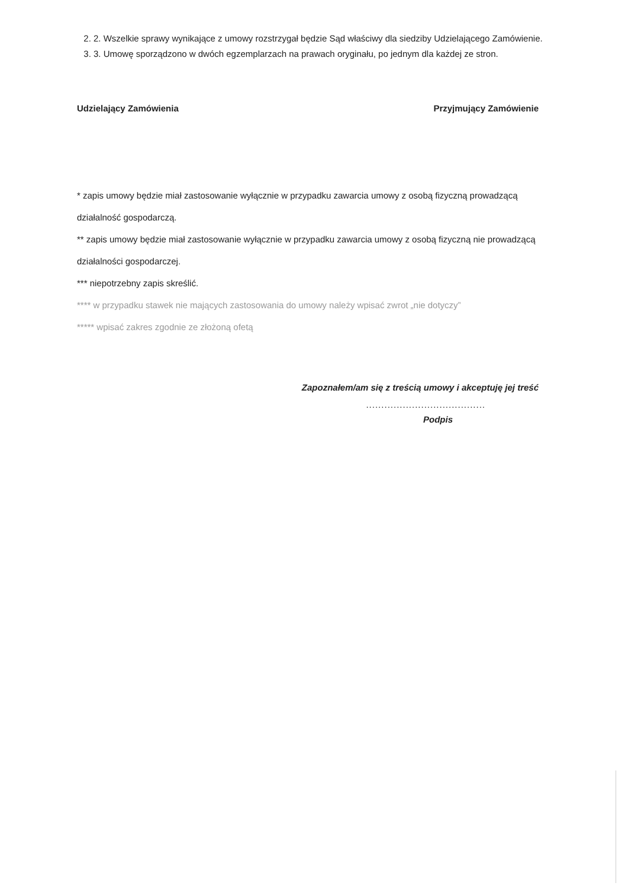2. 2. Wszelkie sprawy wynikające z umowy rozstrzygał będzie Sąd właściwy dla siedziby Udzielającego Zamówienie.
3. 3. Umowę sporządzono w dwóch egzemplarzach na prawach oryginału, po jednym dla każdej ze stron.
Udzielający Zamówienia Przyjmujący Zamówienie
* zapis umowy będzie miał zastosowanie wyłącznie w przypadku zawarcia umowy z osobą fizyczną prowadzącą działalność gospodarczą.
** zapis umowy będzie miał zastosowanie wyłącznie w przypadku zawarcia umowy z osobą fizyczną nie prowadzącą działalności gospodarczej.
*** niepotrzebny zapis skreślić.
**** w przypadku stawek nie mających zastosowania do umowy należy wpisać zwrot „nie dotyczy”
***** wpisać zakres zgodnie ze złożoną ofetą
Zapoznałem/am się z treścią umowy i akceptuję jej treść
.......................................
Podpis